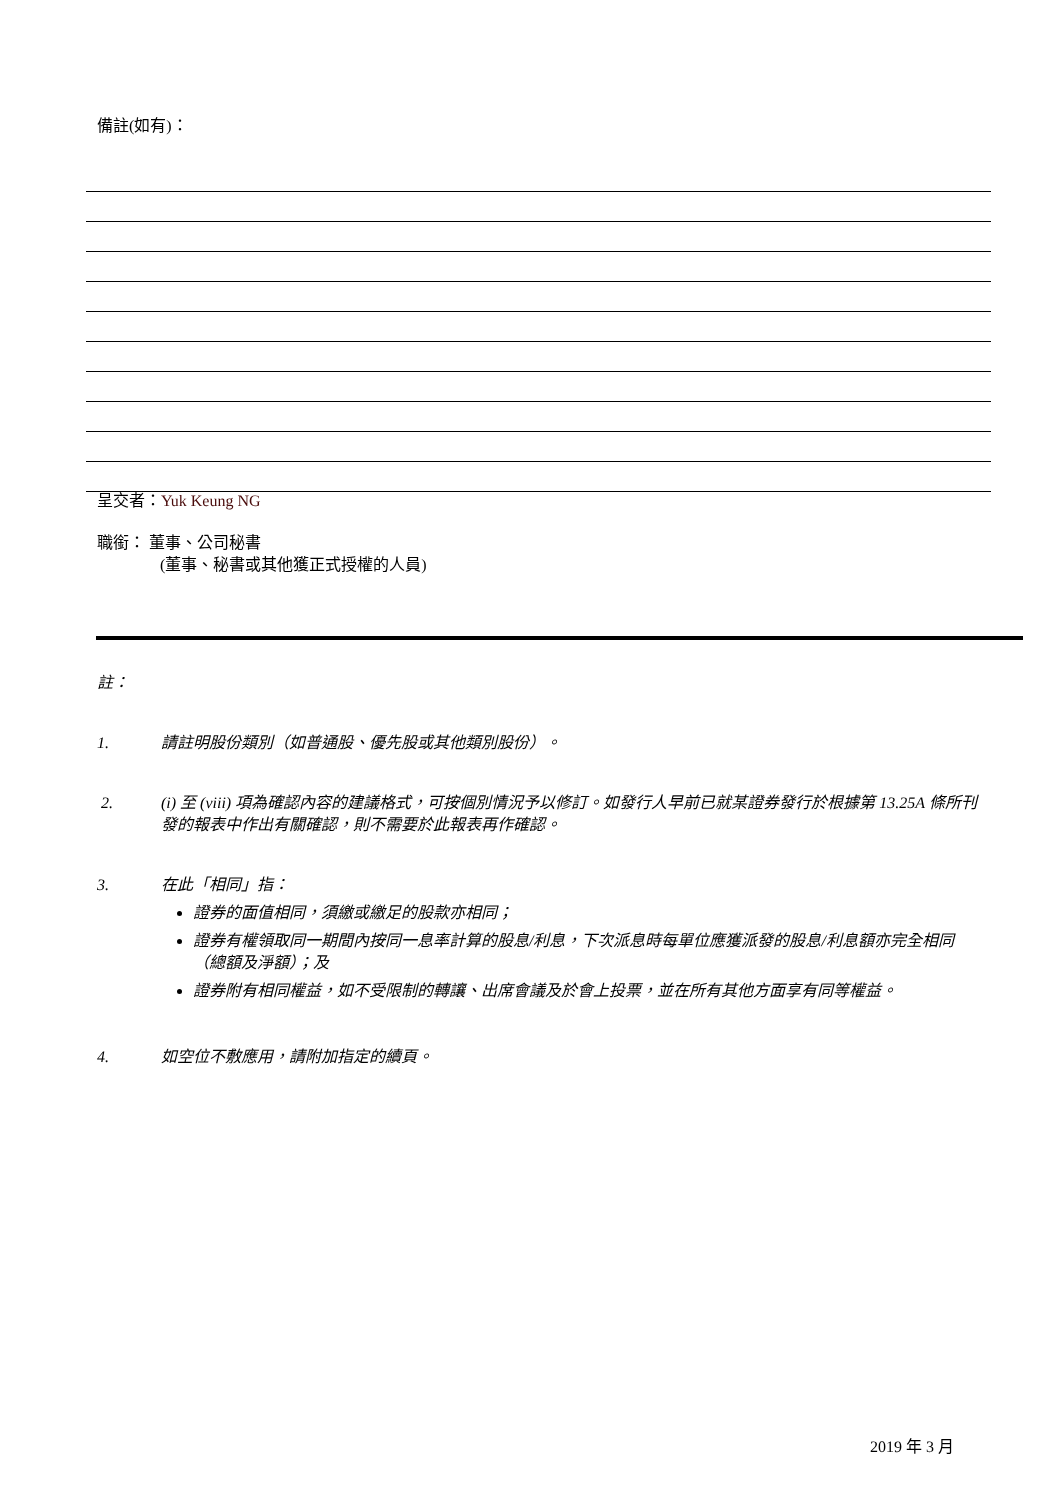備註(如有)：
呈交者：Yuk Keung NG
職銜： 董事、公司秘書
(董事、秘書或其他獲正式授權的人員)
註：
1. 請註明股份類別（如普通股、優先股或其他類別股份）。
2. (i) 至 (viii) 項為確認內容的建議格式，可按個別情況予以修訂。如發行人早前已就某證券發行於根據第 13.25A 條所刊發的報表中作出有關確認，則不需要於此報表再作確認。
3. 在此「相同」指：
證券的面值相同，須繳或繳足的股款亦相同；
證券有權領取同一期間內按同一息率計算的股息/利息，下次派息時每單位應獲派發的股息/利息額亦完全相同（總額及淨額）；及
證券附有相同權益，如不受限制的轉讓、出席會議及於會上投票，並在所有其他方面享有同等權益。
4. 如空位不敷應用，請附加指定的續頁。
2019 年 3 月